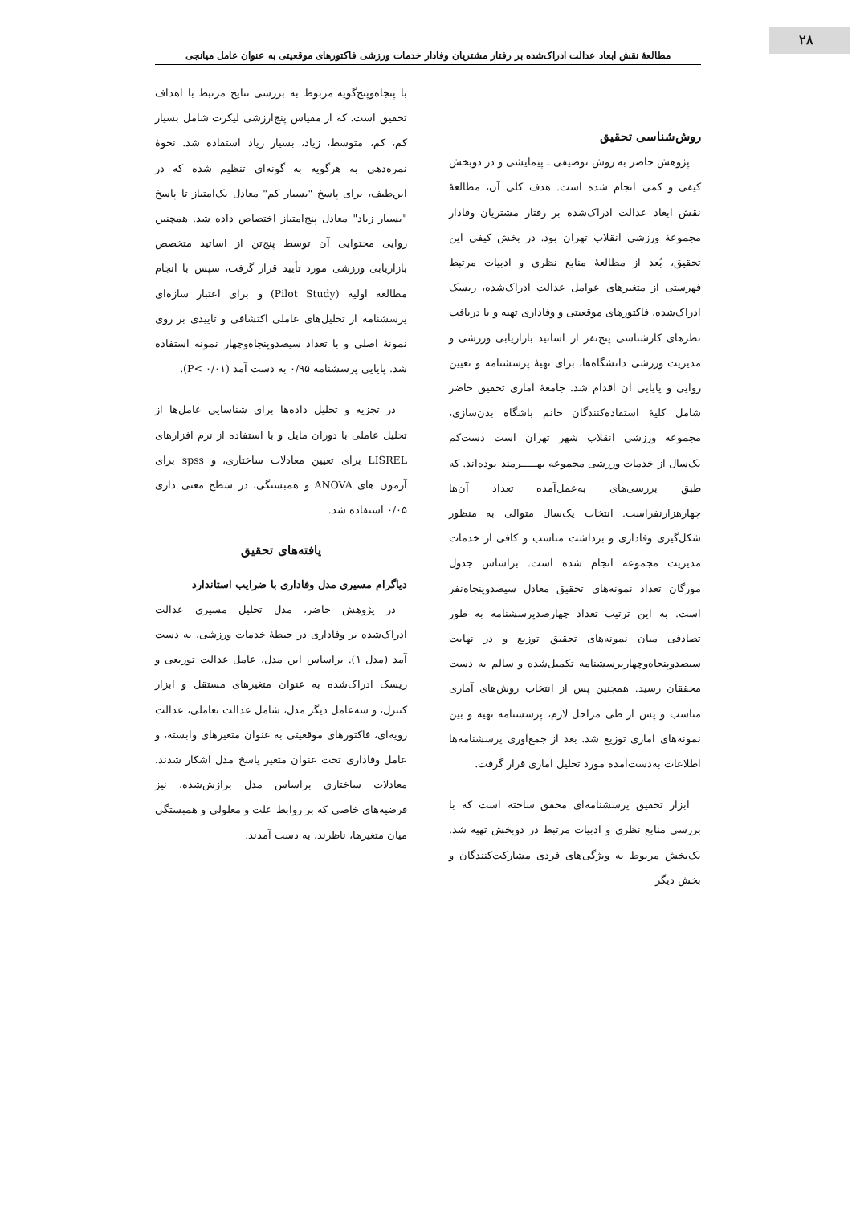۲۸
مطالعۀ نقش ابعاد عدالت ادراک‌شده بر رفتار مشتریان وفادار خدمات ورزشی فاکتورهای موقعیتی به عنوان عامل میانجی
روش‌شناسی تحقیق
پژوهش حاضر به روش توصیفی ـ پیمایشی و در دوبخش کیفی و کمی انجام شده است. هدف کلی آن، مطالعۀ نقش ابعاد عدالت ادراک‌شده بر رفتار مشتریان وفادار مجموعۀ ورزشی انقلاب تهران بود. در بخش کیفی این تحقیق، بُعد از مطالعۀ منابع نظری و ادبیات مرتبط فهرستی از متغیرهای عوامل عدالت ادراک‌شده، ریسک ادراک‌شده، فاکتورهای موقعیتی و وفاداری تهیه و با دریافت نظرهای کارشناسی پنج‌نفر از اساتید بازاریابی ورزشی و مدیریت ورزشی دانشگاه‌ها، برای تهیۀ پرسشنامه و تعیین روایی و پایایی آن اقدام شد. جامعۀ آماری تحقیق حاضر شامل کلیۀ استفاده‌کنندگان خانم باشگاه بدن‌سازی، مجموعه ورزشی انقلاب شهر تهران است دست‌کم یک‌سال از خدمات ورزشی مجموعه بهـــــرمند بوده‌اند. که طبق بررسی‌های به‌عمل‌آمده تعداد آن‌ها چهارهزارنفراست. انتخاب یک‌سال متوالی به منظور شکل‌گیری وفاداری و برداشت مناسب و کافی از خدمات مدیریت مجموعه انجام شده است. براساس جدول مورگان تعداد نمونه‌های تحقیق معادل سیصدوپنجاه‌نفر است. به این ترتیب تعداد چهارصدپرسشنامه به طور تصادفی میان نمونه‌های تحقیق توزیع و در نهایت سیصدوپنجاه‌وچهارپرسشنامه تکمیل‌شده و سالم به دست محققان رسید. همچنین پس از انتخاب روش‌های آماری مناسب و پس از طی مراحل لازم، پرسشنامه تهیه و بین نمونه‌های آماری توزیع شد. بعد از جمع‌آوری پرسشنامه‌ها اطلاعات به‌دست‌آمده مورد تحلیل آماری قرار گرفت.
ابزار تحقیق پرسشنامه‌ای محقق ساخته است که با بررسی منابع نظری و ادبیات مرتبط در دوبخش تهیه شد. یک‌بخش مربوط به ویژگی‌های فردی مشارکت‌کنندگان و بخش دیگر
با پنجاه‌وپنج‌گویه مربوط به بررسی نتایج مرتبط با اهداف تحقیق است. که از مقیاس پنج‌ارزشی لیکرت شامل بسیار کم، کم، متوسط، زیاد، بسیار زیاد استفاده شد. نحوۀ نمره‌دهی به هرگویه به گونه‌ای تنظیم شده که در این‌طیف، برای پاسخ "بسیار کم" معادل یک‌امتیاز تا پاسخ "بسیار زیاد" معادل پنج‌امتیاز اختصاص داده شد. همچنین روایی محتوایی آن توسط پنج‌تن از اساتید متخصص بازاریابی ورزشی مورد تأیید قرار گرفت، سپس با انجام مطالعه اولیه (Pilot Study) و برای اعتبار سازه‌ای پرسشنامه از تحلیل‌های عاملی اکتشافی و تاییدی بر روی نمونۀ اصلی و با تعداد سیصدوپنجاه‌وچهار نمونه استفاده شد. پایایی پرسشنامه ۰/۹۵ به دست آمد (۰/۰۱ >P).
در تجزیه و تحلیل داده‌ها برای شناسایی عامل‌ها از تحلیل عاملی با دوران مایل و با استفاده از نرم افزارهای LISREL برای تعیین معادلات ساختاری، و spss برای آزمون های ANOVA و همبستگی، در سطح معنی داری ۰/۰۵ استفاده شد.
یافته‌های تحقیق
دیاگرام مسیری مدل وفاداری با ضرایب استاندارد
در پژوهش حاضر، مدل تحلیل مسیری عدالت ادراک‌شده بر وفاداری در حیطۀ خدمات ورزشی، به دست آمد (مدل ۱). براساس این مدل، عامل عدالت توزیعی و ریسک ادراک‌شده به عنوان متغیرهای مستقل و ابزار کنترل، و سه‌عامل دیگر مدل، شامل عدالت تعاملی، عدالت رویه‌ای، فاکتورهای موقعیتی به عنوان متغیرهای وابسته، و عامل وفاداری تحت عنوان متغیر پاسخ مدل آشکار شدند. معادلات ساختاری براساس مدل برازش‌شده، نیز فرضیه‌های خاصی که بر روابط علت و معلولی و همبستگی میان متغیرها، ناظرند، به دست آمدند.